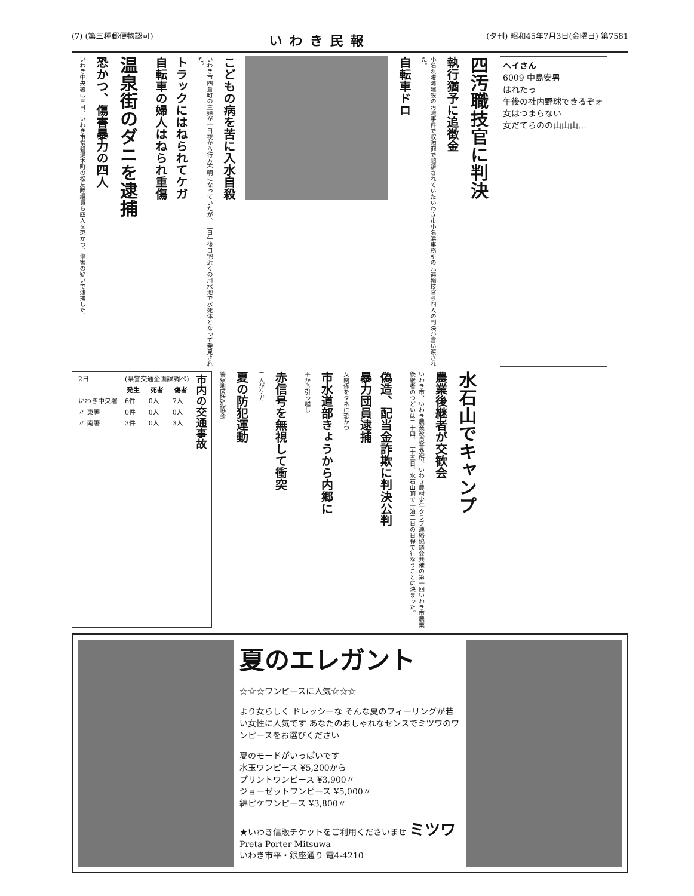(7) (第三種郵便物認可) いわき民報 (夕刊) 昭和45年7月3日(金曜日) 第7581
温泉街のダニを逮捕
恐かつ、傷害暴力の四人
いわき中央署は三日、いわき市常磐湯本町の松友睦組員ら四人を恐かつ、傷害の疑いで逮捕した。
こどもの病を苦に入水自殺
いわき市四倉町の主婦が一日夜から行方不明になっていたが、二日午後自宅近くの用水池で水死体となって発見された。
トラックにはねられてケガ
自転車の婦人はねられ重傷
四汚職技官に判決
執行猶予に追徴金
小名浜港湾建設の汚職事件で収賄罪で起訴されていたいわき市小名浜事務所の元運輸技官ら四人の判決が言い渡された。
自転車ドロ
ヘイさん
6009 中島安男
はれたっ
午後の社内野球できるぞォ
女はつまらない
女だてらのの山山山…
赤信号を無視して衝突
二人がケガ
夏の防犯運動
警察地区防犯協会
市内の交通事故
| 2日 | (県警交通企画課調べ) | | |
| | 発生 | 死者 | 傷者 |
| いわき中央署 | 6件 | 0人 | 7人 |
| 〃 東署 | 0件 | 0人 | 0人 |
| 〃 南署 | 3件 | 0人 | 3人 |
偽造、配当金詐欺に判決公判
暴力団員逮捕
女関係をタネに恐かつ
市水道部きょうから内郷に
平から引っ越し
水石山でキャンプ
農業後継者が交歓会
いわき市、いわき農業改良普及所、いわき農村少年クラブ連絡協議会共催の第一回いわき市農業後継者のつどいは二十四、二十五日、水石山頂で一泊二日の日程で行なうことに決まった。
夏のエレガント
☆☆☆ワンピースに人気☆☆☆
より女らしく ドレッシーな そんな夏のフィーリングが若い女性に人気です あなたのおしゃれなセンスでミツワのワンピースをお選びください
夏のモードがいっぱいです
水玉ワンピース ¥5,200から
プリントワンピース ¥3,900〃
ジョーゼットワンピース ¥5,000〃
綿ピケワンピース ¥3,800〃
★いわき信販チケットをご利用くださいませ ミツワ
Preta Porter Mitsuwa
いわき市平・銀座通り 電4-4210